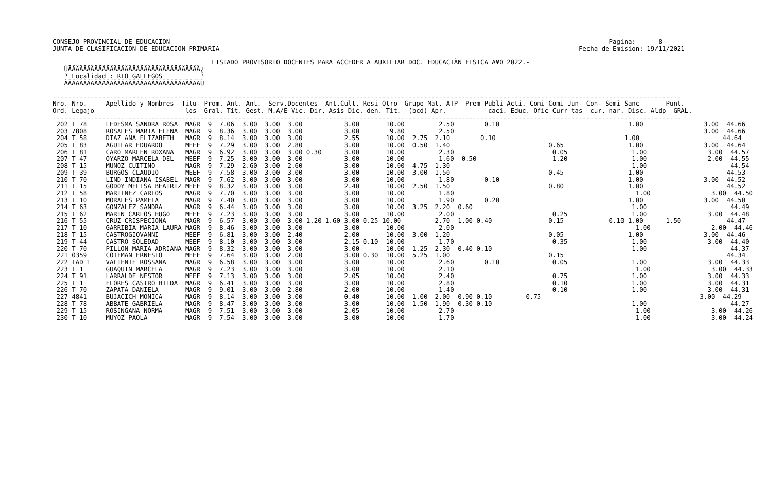CONSEJO PROVINCIAL DE EDUCACION                                                                                                                    Pagina:      8
JUNTA DE CLASIFICACION DE EDUCACION PRIMARIA                                                                                               Fecha de Emision: 19/11/2021

                                          LISTADO PROVISORIO DOCENTES PARA ACCEDER A AUXILIAR DOC. EDUCACIÀN FISICA A¥O 2022.-
   ÚÄÄÄÄÄÄÄÄÄÄÄÄÄÄÄÄÄÄÄÄÄÄÄÄÄÄÄÄÄÄÄÄÄÄÄ¿
   ³ Localidad : RIO GALLEGOS          ³
   ÀÄÄÄÄÄÄÄÄÄÄÄÄÄÄÄÄÄÄÄÄÄÄÄÄÄÄÄÄÄÄÄÄÄÄÄÙ

----------------------------------------------------------------------------------------------------------------------------------------------------------------------
Nro. Nro.     Apellido y Nombres  Titu- Prom. Ant. Ant.  Serv.Docentes  Ant.Cult. Resi Otro  Grupo Mat. ATP  Prem Publi Acti. Comi Comi Jun- Con- Semi Sanc       Punt.
Ord. Legajo                        los  Gral. Tit. Gest. M.A/E Vic. Dir. Asis Dic. den. Tit.  (bcd) Apr.           caci. Educ. Ofic Curr tas  cur. nar. Disc. Aldp  GRAL.
----------------------------------------------------------------------------------------------------------------------------------------------------------------------
 202 T 78     LEDESMA SANDRA ROSA  MAGR  9  7.06  3.00  3.00  3.00           3.00       10.00         2.50        0.10                                  1.00                3.00  44.66
 203 7808     ROSALES MARIA ELENA  MAGR  9  8.36  3.00  3.00  3.00           3.00        9.80         2.50                                                                  3.00  44.66
 204 T 58     DIAZ ANA ELIZABETH   MAGR  9  8.14  3.00  3.00  3.00           2.55       10.00  2.75  2.10        0.10                                  1.00                      44.64
 205 T 83     AGUILAR EDUARDO      MEEF  9  7.29  3.00  3.00  2.80           3.00       10.00  0.50  1.40                          0.65                 1.00                3.00  44.64
 206 T 81     CARO MARLEN ROXANA   MAGR  9  6.92  3.00  3.00  3.00 0.30      3.00       10.00         2.30                          0.05                 1.00                3.00  44.57
 207 T 47     OYARZO MARCELA DEL   MEEF  9  7.25  3.00  3.00  3.00           3.00       10.00         1.60  0.50                    1.20                 1.00                2.00  44.55
 208 T 15     MUNOZ CUITINO        MAGR  9  7.29  2.60  3.00  2.60           3.00       10.00  4.75  1.30                                                1.00                      44.54
 209 T 39     BURGOS CLAUDIO       MEEF  9  7.58  3.00  3.00  3.00           3.00       10.00  3.00  1.50                          0.45                 1.00                      44.53
 210 T 70     LIND INDIANA ISABEL  MAGR  9  7.62  3.00  3.00  3.00           3.00       10.00         1.80        0.10                                  1.00                3.00  44.52
 211 T 15     GODOY MELISA BEATRIZ MEEF  9  8.32  3.00  3.00  3.00           2.40       10.00  2.50  1.50                          0.80                 1.00                      44.52
 212 T 58     MARTINEZ CARLOS      MAGR  9  7.70  3.00  3.00  3.00           3.00       10.00         1.80                                                1.00                3.00  44.50
 213 T 10     MORALES PAMELA       MAGR  9  7.40  3.00  3.00  3.00           3.00       10.00         1.90        0.20                                  1.00                3.00  44.50
 214 T 63     GONZALEZ SANDRA      MAGR  9  6.44  3.00  3.00  3.00           3.00       10.00  3.25  2.20  0.60                                          1.00                      44.49
 215 T 62     MARIN CARLOS HUGO    MEEF  9  7.23  3.00  3.00  3.00           3.00       10.00         2.00                          0.25                 1.00                3.00  44.48
 216 T 55     CRUZ CRISPECIONA     MAGR  9  6.57  3.00  3.00  3.00 1.20 1.60 3.00 0.25 10.00         2.70  1.00 0.40               0.15            0.10 1.00      1.50            44.47
 217 T 10     GARRIBIA MARIA LAURA MAGR  9  8.46  3.00  3.00  3.00           3.00       10.00         2.00                                                1.00                2.00  44.46
 218 T 15     CASTROGIOVANNI       MEEF  9  6.81  3.00  3.00  2.40           2.00       10.00  3.00  1.20                          0.05                 1.00                3.00  44.46
 219 T 44     CASTRO SOLEDAD       MEEF  9  8.10  3.00  3.00  3.00           2.15 0.10  10.00         1.70                          0.35                 1.00                3.00  44.40
 220 T 70     PILLON MARIA ADRIANA MAGR  9  8.32  3.00  3.00  3.00           3.00       10.00  1.25  2.30  0.40 0.10                                     1.00                      44.37
 221 0359     COIFMAN ERNESTO      MEEF  9  7.64  3.00  3.00  2.00           3.00 0.30  10.00  5.25  1.00                          0.15                                           44.34
 222 TAD 1    VALIENTE ROSSANA     MAGR  9  6.58  3.00  3.00  3.00           3.00       10.00         2.60        0.10              0.05                 1.00                3.00  44.33
 223 T 1      GUAQUIN MARCELA      MAGR  9  7.23  3.00  3.00  3.00           3.00       10.00         2.10                                                1.00                3.00  44.33
 224 T 91     LARRALDE NESTOR      MEEF  9  7.13  3.00  3.00  3.00           2.05       10.00         2.40                          0.75                 1.00                3.00  44.33
 225 T 1      FLORES CASTRO HILDA  MAGR  9  6.41  3.00  3.00  3.00           3.00       10.00         2.80                          0.10                 1.00                3.00  44.31
 226 T 70     ZAPATA DANIELA       MAGR  9  9.01  3.00  3.00  2.80           2.00       10.00         1.40                          0.10                 1.00                3.00  44.31
 227 4841     BUJACICH MONICA      MAGR  9  8.14  3.00  3.00  3.00           0.40       10.00  1.00  2.00  0.90 0.10         0.75                                          3.00  44.29
 228 T 78     ABBATE GABRIELA      MAGR  9  8.47  3.00  3.00  3.00           3.00       10.00  1.50  1.90  0.30 0.10                                     1.00                      44.27
 229 T 15     ROSINGANA NORMA      MAGR  9  7.51  3.00  3.00  3.00           2.05       10.00         2.70                                                1.00                3.00  44.26
 230 T 10     MU¥OZ PAOLA          MAGR  9  7.54  3.00  3.00  3.00           3.00       10.00         1.70                                                1.00                3.00  44.24